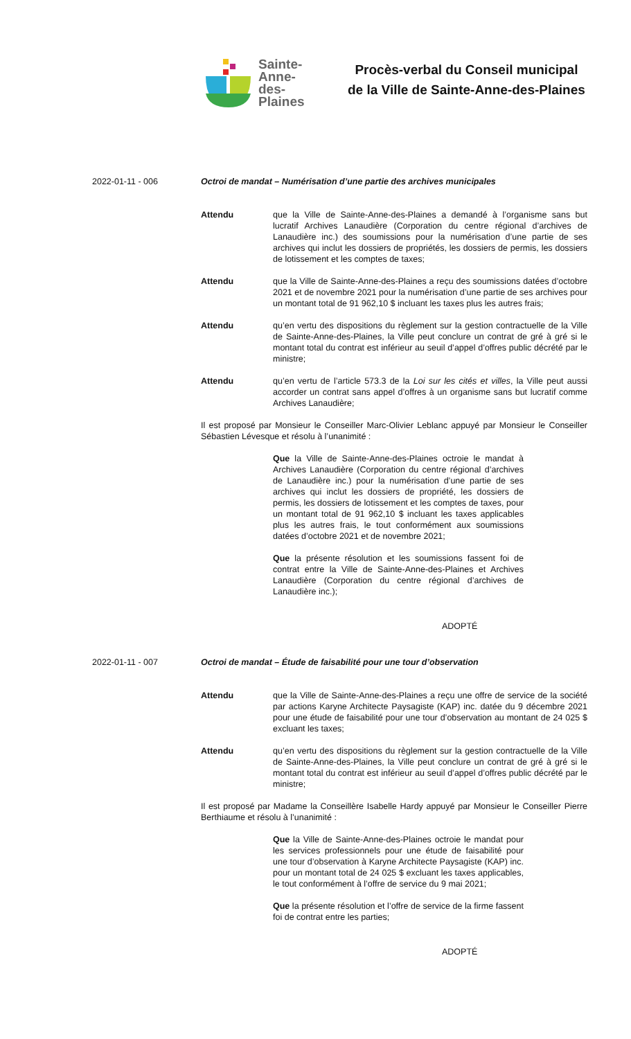Sainte-
Anne-
des-
Plaines
Procès-verbal du Conseil municipal
de la Ville de Sainte-Anne-des-Plaines
2022-01-11 - 006 Octroi de mandat – Numérisation d’une partie des archives municipales
Attendu que la Ville de Sainte-Anne-des-Plaines a demandé à l’organisme sans but lucratif Archives Lanaudière (Corporation du centre régional d’archives de Lanaudière inc.) des soumissions pour la numérisation d’une partie de ses archives qui inclut les dossiers de propriétés, les dossiers de permis, les dossiers de lotissement et les comptes de taxes;
Attendu que la Ville de Sainte-Anne-des-Plaines a reçu des soumissions datées d’octobre 2021 et de novembre 2021 pour la numérisation d’une partie de ses archives pour un montant total de 91 962,10 $ incluant les taxes plus les autres frais;
Attendu qu’en vertu des dispositions du règlement sur la gestion contractuelle de la Ville de Sainte-Anne-des-Plaines, la Ville peut conclure un contrat de gré à gré si le montant total du contrat est inférieur au seuil d’appel d’offres public décrété par le ministre;
Attendu qu’en vertu de l’article 573.3 de la Loi sur les cités et villes, la Ville peut aussi accorder un contrat sans appel d’offres à un organisme sans but lucratif comme Archives Lanaudière;
Il est proposé par Monsieur le Conseiller Marc-Olivier Leblanc appuyé par Monsieur le Conseiller Sébastien Lévesque et résolu à l’unanimité :
Que la Ville de Sainte-Anne-des-Plaines octroie le mandat à Archives Lanaudière (Corporation du centre régional d’archives de Lanaudière inc.) pour la numérisation d’une partie de ses archives qui inclut les dossiers de propriété, les dossiers de permis, les dossiers de lotissement et les comptes de taxes, pour un montant total de 91 962,10 $ incluant les taxes applicables plus les autres frais, le tout conformément aux soumissions datées d’octobre 2021 et de novembre 2021;
Que la présente résolution et les soumissions fassent foi de contrat entre la Ville de Sainte-Anne-des-Plaines et Archives Lanaudière (Corporation du centre régional d’archives de Lanaudière inc.);
ADOPTÉ
2022-01-11 - 007 Octroi de mandat – Étude de faisabilité pour une tour d’observation
Attendu que la Ville de Sainte-Anne-des-Plaines a reçu une offre de service de la société par actions Karyne Architecte Paysagiste (KAP) inc. datée du 9 décembre 2021 pour une étude de faisabilité pour une tour d’observation au montant de 24 025 $ excluant les taxes;
Attendu qu’en vertu des dispositions du règlement sur la gestion contractuelle de la Ville de Sainte-Anne-des-Plaines, la Ville peut conclure un contrat de gré à gré si le montant total du contrat est inférieur au seuil d’appel d’offres public décrété par le ministre;
Il est proposé par Madame la Conseillère Isabelle Hardy appuyé par Monsieur le Conseiller Pierre Berthiaume et résolu à l’unanimité :
Que la Ville de Sainte-Anne-des-Plaines octroie le mandat pour les services professionnels pour une étude de faisabilité pour une tour d’observation à Karyne Architecte Paysagiste (KAP) inc. pour un montant total de 24 025 $ excluant les taxes applicables, le tout conformément à l’offre de service du 9 mai 2021;
Que la présente résolution et l’offre de service de la firme fassent foi de contrat entre les parties;
ADOPTÉ